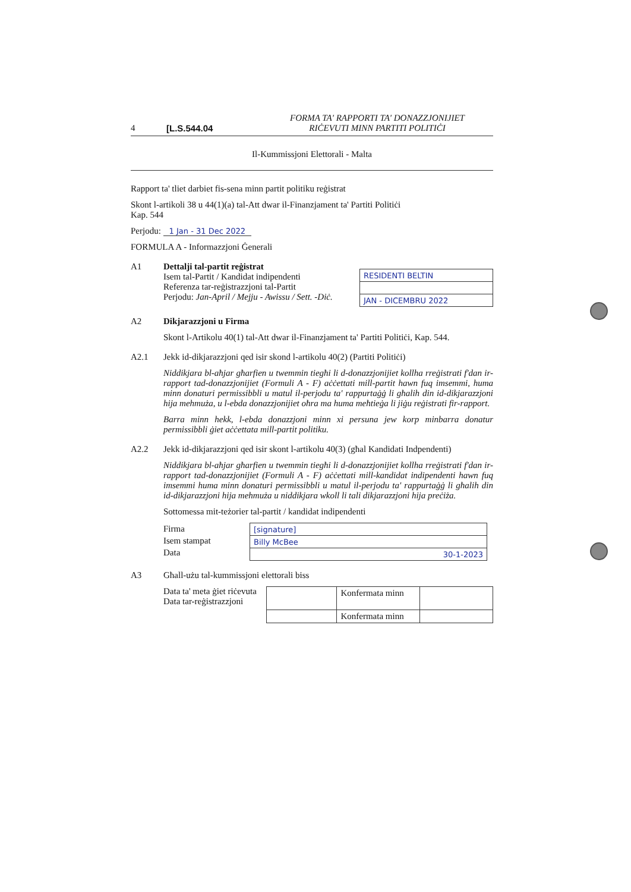4 [L.S.544.04 FORMA TA' RAPPORTI TA' DONAZZJONIJIET
RIĊEVUTI MINN PARTITI POLITIĊI
Il-Kummissjoni Elettorali - Malta
Rapport ta' tliet darbiet fis-sena minn partit politiku reġistrat
Skont l-artikoli 38 u 44(1)(a) tal-Att dwar il-Finanzjament ta' Partiti Politiċi
Kap. 544
Perjodu: 1 Jan - 31 Dec 2022
FORMULA A - Informazzjoni Ġenerali
A1 Dettalji tal-partit reġistrat
Isem tal-Partit / Kandidat indipendenti
Referenza tar-reġistrazzjoni tal-Partit
Perjodu: Jan-April / Mejju - Awissu / Sett. -Diċ.
| RESIDENTI BELTIN |
| JAN - DICEMBRU 2022 |
A2 Dikjarazzjoni u Firma
Skont l-Artikolu 40(1) tal-Att dwar il-Finanzjament ta' Partiti Politiċi, Kap. 544.
A2.1 Jekk id-dikjarazzjoni qed isir skond l-artikolu 40(2) (Partiti Politiċi)
Niddikjara bl-aħjar għarfien u twemmin tiegħi li d-donazzjonijiet kollha rreġistrati f'dan ir-rapport tad-donazzjonijiet (Formuli A - F) aċċettati mill-partit hawn fuq imsemmi, huma minn donaturi permissibbli u matul il-perjodu ta' rappurtaġġ li għalih din id-dikjarazzjoni hija mehmuża, u l-ebda donazzjonijiet oħra ma huma meħtieġa li jiġu reġistrati fir-rapport.
Barra minn hekk, l-ebda donazzjoni minn xi persuna jew korp minbarra donatur permissibbli ġiet aċċettata mill-partit politiku.
A2.2 Jekk id-dikjarazzjoni qed isir skont l-artikolu 40(3) (għal Kandidati Indpendenti)
Niddikjara bl-aħjar għarfien u twemmin tiegħi li d-donazzjonijiet kollha rreġistrati f'dan ir-rapport tad-donazzjonijiet (Formuli A - F) aċċettati mill-kandidat indipendenti hawn fuq imsemmi huma minn donaturi permissibbli u matul il-perjodu ta' rappurtaġġ li għalih din id-dikjarazzjoni hija mehmuża u niddikjara wkoll li tali dikjarazzjoni hija preċiża.
Sottomessa mit-teżorier tal-partit / kandidat indipendenti
Firma
Isem stampat
Data
| [signature] |
| Billy McBee |
| 30-1-2023 |
A3 Għall-użu tal-kummissjoni elettorali biss
Data ta' meta ġiet riċevuta
Data tar-reġistrazzjoni
| | Konfermata minn | |
| | Konfermata minn | |